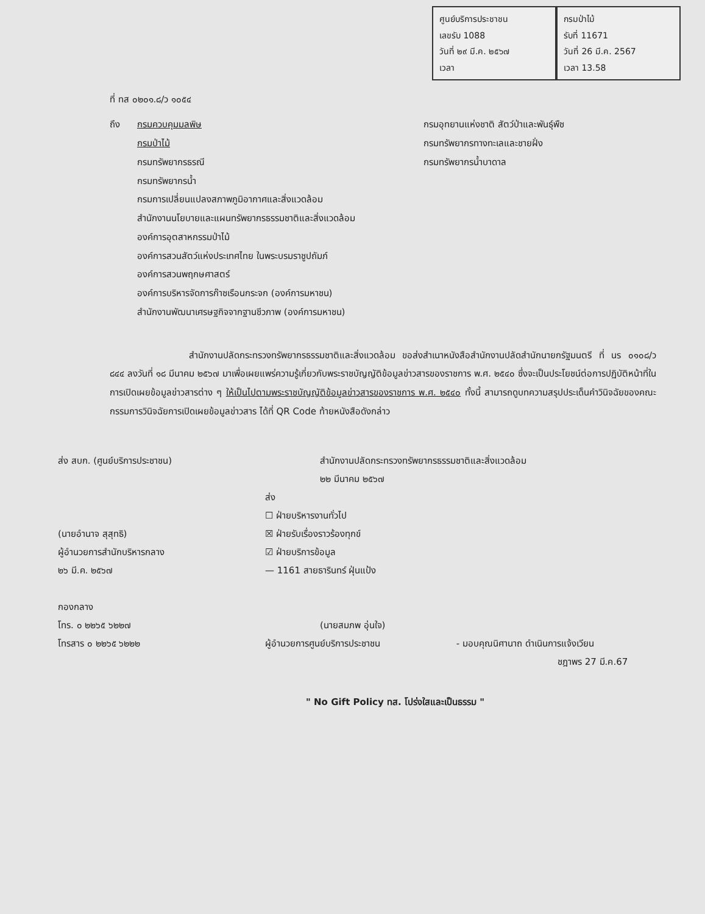ศูนย์บริการประชาชน
เลขรับ 1088
วันที่ ๒๙ มี.ค. ๒๕๖๗
เวลา
กรมป่าไม้
รับที่ 11671
วันที่ 26 มี.ค. 2567
เวลา 13.58
ที่ ทส ๐๒๐๑.๘/ว ๑๐๕๔
ถึง กรมควบคุมมลพิษ
กรมป่าไม้
กรมทรัพยากรธรณี
กรมทรัพยากรน้ำ
กรมการเปลี่ยนแปลงสภาพภูมิอากาศและสิ่งแวดล้อม
สำนักงานนโยบายและแผนทรัพยากรธรรมชาติและสิ่งแวดล้อม
องค์การอุตสาหกรรมป่าไม้
องค์การสวนสัตว์แห่งประเทศไทย ในพระบรมราชูปถัมภ์
องค์การสวนพฤกษศาสตร์
องค์การบริหารจัดการก๊าซเรือนกระจก (องค์การมหาชน)
สำนักงานพัฒนาเศรษฐกิจจากฐานชีวภาพ (องค์การมหาชน)
กรมอุทยานแห่งชาติ สัตว์ป่าและพันธุ์พืช
กรมทรัพยากรทางทะเลและชายฝั่ง
กรมทรัพยากรน้ำบาดาล
สำนักงานปลัดกระทรวงทรัพยากรธรรมชาติและสิ่งแวดล้อม ขอส่งสำเนาหนังสือสำนักงานปลัดสำนักนายกรัฐมนตรี ที่ นร ๐๑๐๘/ว ๘๔๔ ลงวันที่ ๑๘ มีนาคม ๒๕๖๗ มาเพื่อเผยแพร่ความรู้เกี่ยวกับพระราชบัญญัติข้อมูลข่าวสารของราชการ พ.ศ. ๒๕๔๐ ซึ่งจะเป็นประโยชน์ต่อการปฏิบัติหน้าที่ในการเปิดเผยข้อมูลข่าวสารต่าง ๆ ให้เป็นไปตามพระราชบัญญัติข้อมูลข่าวสารของราชการ พ.ศ. ๒๕๔๐ ทั้งนี้ สามารถดูบทความสรุปประเด็นคำวินิจฉัยของคณะกรรมการวินิจฉัยการเปิดเผยข้อมูลข่าวสาร ได้ที่ QR Code ท้ายหนังสือดังกล่าว
ส่ง สบก. (ศูนย์บริการประชาชน)
(นายอำนาจ สุสุทธิ)
ผู้อำนวยการสำนักบริหารกลาง
๒๖ มี.ค. ๒๕๖๗
กองกลาง
โทร. ๐ ๒๒๖๕ ๖๒๒๗
โทรสาร ๐ ๒๒๖๕ ๖๒๒๒
สำนักงานปลัดกระทรวงทรัพยากรธรรมชาติและสิ่งแวดล้อม
๒๒ มีนาคม ๒๕๖๗
ส่ง
☐ ฝ่ายบริหารงานทั่วไป
☒ ฝ่ายรับเรื่องราวร้องทุกข์
☑ ฝ่ายบริการข้อมูล
— 1161 สายธารินทร์ ฝุ่นแป้ง
(นายสมภพ อุ่นใจ)
ผู้อำนวยการศูนย์บริการประชาชน - มอบคุณนิศานาถ ดำเนินการแจ้งเวียน
ชฎาพร 27 มี.ค.67
" No Gift Policy ทส. โปร่งใสและเป็นธรรม "